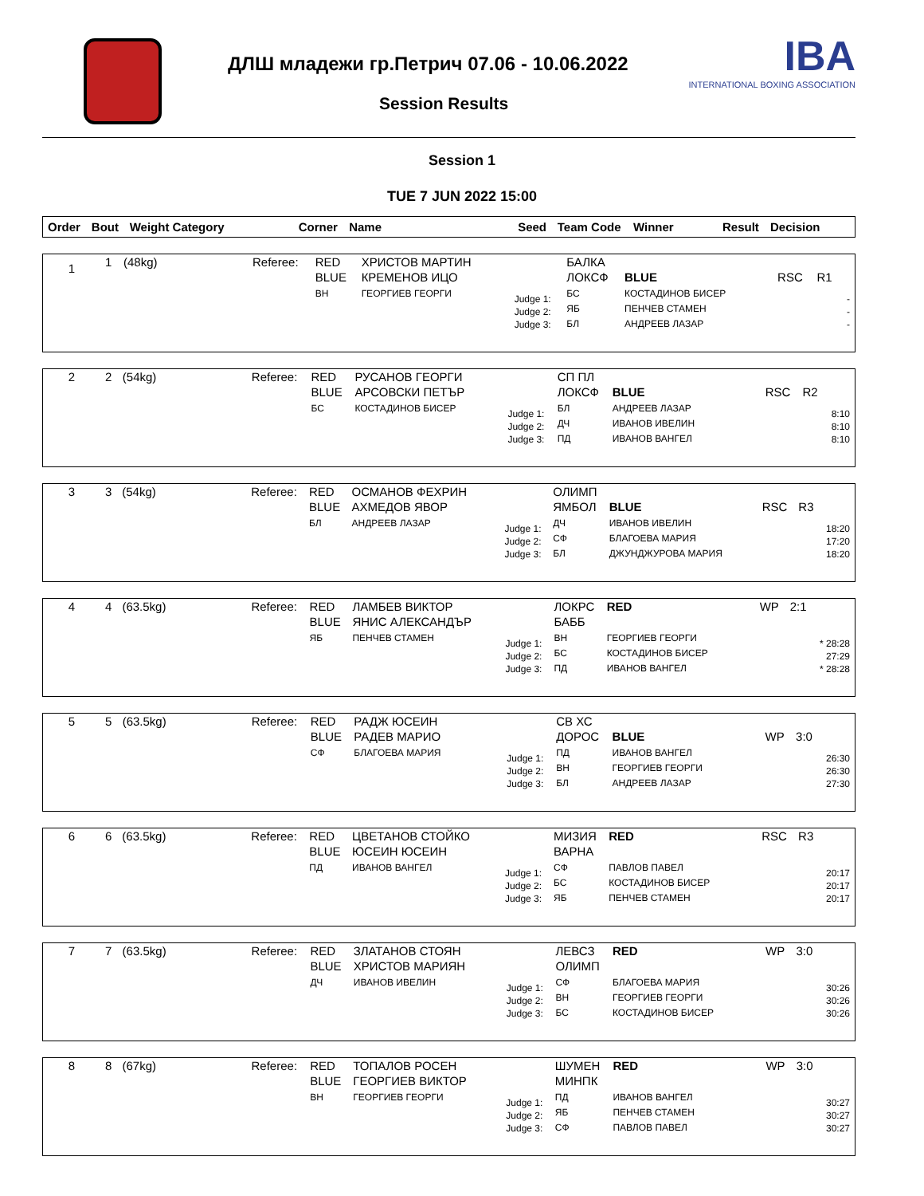ДЛШ младежи гр.Петрич 07.06 - 10.06.2022
IBA
INTERNATIONAL BOXING ASSOCIATION
Session Results
Session 1
TUE 7 JUN 2022 15:00
| Order | Bout | Weight Category | Corner | Name | Seed | Team Code | Winner | Result | Decision |
| --- | --- | --- | --- | --- | --- | --- | --- | --- | --- |
| 1 | 1 | (48kg) | Referee: | RED BLUE ВН | ХРИСТОВ МАРТИН КРЕМЕНОВ ИЦО ГЕОРГИЕВ ГЕОРГИ | Judge 1: Judge 2: Judge 3: | БАЛКА ЛОКСФ БС ЯБ БЛ | BLUE КОСТАДИНОВ БИСЕР ПЕНЧЕВ СТАМЕН АНДРЕЕВ ЛАЗАР | RSC | R1 | - - - |
| 2 | 2 | (54kg) | Referee: | RED BLUE БС | РУСАНОВ ГЕОРГИ АРСОВСКИ ПЕТЪР КОСТАДИНОВ БИСЕР | Judge 1: Judge 2: Judge 3: | СП ПЛ ЛОКСФ БЛ ДЧ ПД | BLUE АНДРЕЕВ ЛАЗАР ИВАНОВ ИВЕЛИН ИВАНОВ ВАНГЕЛ | RSC | R2 | 8:10 8:10 8:10 |
| 3 | 3 | (54kg) | Referee: | RED BLUE БЛ | ОСМАНОВ ФЕХРИН АХМЕДОВ ЯВОР АНДРЕЕВ ЛАЗАР | Judge 1: Judge 2: Judge 3: | ОЛИМП ЯМБОЛ ДЧ СФ БЛ | BLUE ИВАНОВ ИВЕЛИН БЛАГОЕВА МАРИЯ ДЖУНДЖУРОВА МАРИЯ | RSC | R3 | 18:20 17:20 18:20 |
| 4 | 4 | (63.5kg) | Referee: | RED BLUE ЯБ | ЛАМБЕВ ВИКТОР ЯНИС АЛЕКСАНДЪР ПЕНЧЕВ СТАМЕН | Judge 1: Judge 2: Judge 3: | ЛОКРС БАББ ВН БС ПД | RED ГЕОРГИЕВ ГЕОРГИ КОСТАДИНОВ БИСЕР ИВАНОВ ВАНГЕЛ | WP | 2:1 | * 28:28 27:29 * 28:28 |
| 5 | 5 | (63.5kg) | Referee: | RED BLUE СФ | РАДЖ ЮСЕИН РАДЕВ МАРИО БЛАГОЕВА МАРИЯ | Judge 1: Judge 2: Judge 3: | СВ ХС ДОРОС ПД ВН БЛ | BLUE ИВАНОВ ВАНГЕЛ ГЕОРГИЕВ ГЕОРГИ АНДРЕЕВ ЛАЗАР | WP | 3:0 | 26:30 26:30 27:30 |
| 6 | 6 | (63.5kg) | Referee: | RED BLUE ПД | ЦВЕТАНОВ СТОЙКО ЮСЕИН ЮСЕИН ИВАНОВ ВАНГЕЛ | Judge 1: Judge 2: Judge 3: | МИЗИЯ ВАРНА СФ БС ЯБ | RED ПАВЛОВ ПАВЕЛ КОСТАДИНОВ БИСЕР ПЕНЧЕВ СТАМЕН | RSC | R3 | 20:17 20:17 20:17 |
| 7 | 7 | (63.5kg) | Referee: | RED BLUE ДЧ | ЗЛАТАНОВ СТОЯН ХРИСТОВ МАРИЯН ИВАНОВ ИВЕЛИН | Judge 1: Judge 2: Judge 3: | ЛЕВСЗ ОЛИМП СФ ВН БС | RED БЛАГОЕВА МАРИЯ ГЕОРГИЕВ ГЕОРГИ КОСТАДИНОВ БИСЕР | WP | 3:0 | 30:26 30:26 30:26 |
| 8 | 8 | (67kg) | Referee: | RED BLUE ВН | ТОПАЛОВ РОСЕН ГЕОРГИЕВ ВИКТОР ГЕОРГИЕВ ГЕОРГИ | Judge 1: Judge 2: Judge 3: | ШУМЕН МИНПК ПД ЯБ СФ | RED ИВАНОВ ВАНГЕЛ ПЕНЧЕВ СТАМЕН ПАВЛОВ ПАВЕЛ | WP | 3:0 | 30:27 30:27 30:27 |